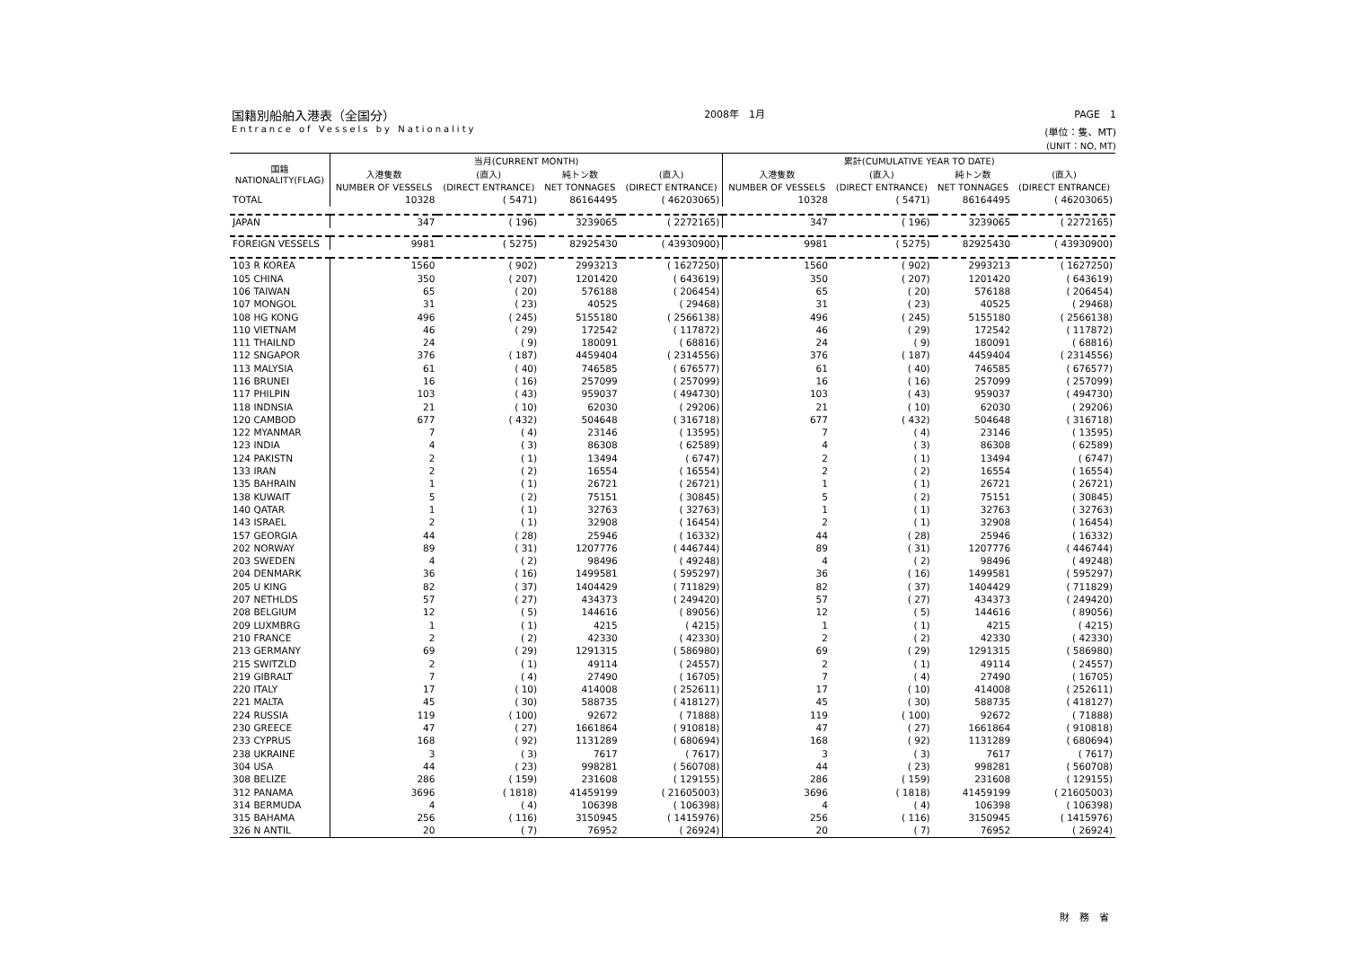国籍別船舶入港表（全国分） 2008年　1月 PAGE　1
Entrance of Vessels by Nationality (単位：隻、MT)
(UNIT：NO, MT)
| 国籍 NATIONALITY(FLAG) | 当月(CURRENT MONTH) | | | | 累計(CUMULATIVE YEAR TO DATE) | | | |
| --- | --- | --- | --- | --- | --- | --- | --- | --- |
| | 入港隻数 | (直入) | 純トン数 | (直入) | 入港隻数 | (直入) | 純トン数 | (直入) |
| | NUMBER OF VESSELS | (DIRECT ENTRANCE) | NET TONNAGES | (DIRECT ENTRANCE) | NUMBER OF VESSELS | (DIRECT ENTRANCE) | NET TONNAGES | (DIRECT ENTRANCE) |
| TOTAL | 10328 | ( 5471) | 86164495 | ( 46203065) | 10328 | ( 5471) | 86164495 | ( 46203065) |
| JAPAN | 347 | ( 196) | 3239065 | ( 2272165) | 347 | ( 196) | 3239065 | ( 2272165) |
| FOREIGN VESSELS | 9981 | ( 5275) | 82925430 | ( 43930900) | 9981 | ( 5275) | 82925430 | ( 43930900) |
| 103 R KOREA | 1560 | ( 902) | 2993213 | ( 1627250) | 1560 | ( 902) | 2993213 | ( 1627250) |
| 105 CHINA | 350 | ( 207) | 1201420 | ( 643619) | 350 | ( 207) | 1201420 | ( 643619) |
| 106 TAIWAN | 65 | ( 20) | 576188 | ( 206454) | 65 | ( 20) | 576188 | ( 206454) |
| 107 MONGOL | 31 | ( 23) | 40525 | ( 29468) | 31 | ( 23) | 40525 | ( 29468) |
| 108 HG KONG | 496 | ( 245) | 5155180 | ( 2566138) | 496 | ( 245) | 5155180 | ( 2566138) |
| 110 VIETNAM | 46 | ( 29) | 172542 | ( 117872) | 46 | ( 29) | 172542 | ( 117872) |
| 111 THAILND | 24 | ( 9) | 180091 | ( 68816) | 24 | ( 9) | 180091 | ( 68816) |
| 112 SNGAPOR | 376 | ( 187) | 4459404 | ( 2314556) | 376 | ( 187) | 4459404 | ( 2314556) |
| 113 MALYSIA | 61 | ( 40) | 746585 | ( 676577) | 61 | ( 40) | 746585 | ( 676577) |
| 116 BRUNEI | 16 | ( 16) | 257099 | ( 257099) | 16 | ( 16) | 257099 | ( 257099) |
| 117 PHILPIN | 103 | ( 43) | 959037 | ( 494730) | 103 | ( 43) | 959037 | ( 494730) |
| 118 INDNSIA | 21 | ( 10) | 62030 | ( 29206) | 21 | ( 10) | 62030 | ( 29206) |
| 120 CAMBOD | 677 | ( 432) | 504648 | ( 316718) | 677 | ( 432) | 504648 | ( 316718) |
| 122 MYANMAR | 7 | ( 4) | 23146 | ( 13595) | 7 | ( 4) | 23146 | ( 13595) |
| 123 INDIA | 4 | ( 3) | 86308 | ( 62589) | 4 | ( 3) | 86308 | ( 62589) |
| 124 PAKISTN | 2 | ( 1) | 13494 | ( 6747) | 2 | ( 1) | 13494 | ( 6747) |
| 133 IRAN | 2 | ( 2) | 16554 | ( 16554) | 2 | ( 2) | 16554 | ( 16554) |
| 135 BAHRAIN | 1 | ( 1) | 26721 | ( 26721) | 1 | ( 1) | 26721 | ( 26721) |
| 138 KUWAIT | 5 | ( 2) | 75151 | ( 30845) | 5 | ( 2) | 75151 | ( 30845) |
| 140 QATAR | 1 | ( 1) | 32763 | ( 32763) | 1 | ( 1) | 32763 | ( 32763) |
| 143 ISRAEL | 2 | ( 1) | 32908 | ( 16454) | 2 | ( 1) | 32908 | ( 16454) |
| 157 GEORGIA | 44 | ( 28) | 25946 | ( 16332) | 44 | ( 28) | 25946 | ( 16332) |
| 202 NORWAY | 89 | ( 31) | 1207776 | ( 446744) | 89 | ( 31) | 1207776 | ( 446744) |
| 203 SWEDEN | 4 | ( 2) | 98496 | ( 49248) | 4 | ( 2) | 98496 | ( 49248) |
| 204 DENMARK | 36 | ( 16) | 1499581 | ( 595297) | 36 | ( 16) | 1499581 | ( 595297) |
| 205 U KING | 82 | ( 37) | 1404429 | ( 711829) | 82 | ( 37) | 1404429 | ( 711829) |
| 207 NETHLDS | 57 | ( 27) | 434373 | ( 249420) | 57 | ( 27) | 434373 | ( 249420) |
| 208 BELGIUM | 12 | ( 5) | 144616 | ( 89056) | 12 | ( 5) | 144616 | ( 89056) |
| 209 LUXMBRG | 1 | ( 1) | 4215 | ( 4215) | 1 | ( 1) | 4215 | ( 4215) |
| 210 FRANCE | 2 | ( 2) | 42330 | ( 42330) | 2 | ( 2) | 42330 | ( 42330) |
| 213 GERMANY | 69 | ( 29) | 1291315 | ( 586980) | 69 | ( 29) | 1291315 | ( 586980) |
| 215 SWITZLD | 2 | ( 1) | 49114 | ( 24557) | 2 | ( 1) | 49114 | ( 24557) |
| 219 GIBRALT | 7 | ( 4) | 27490 | ( 16705) | 7 | ( 4) | 27490 | ( 16705) |
| 220 ITALY | 17 | ( 10) | 414008 | ( 252611) | 17 | ( 10) | 414008 | ( 252611) |
| 221 MALTA | 45 | ( 30) | 588735 | ( 418127) | 45 | ( 30) | 588735 | ( 418127) |
| 224 RUSSIA | 119 | ( 100) | 92672 | ( 71888) | 119 | ( 100) | 92672 | ( 71888) |
| 230 GREECE | 47 | ( 27) | 1661864 | ( 910818) | 47 | ( 27) | 1661864 | ( 910818) |
| 233 CYPRUS | 168 | ( 92) | 1131289 | ( 680694) | 168 | ( 92) | 1131289 | ( 680694) |
| 238 UKRAINE | 3 | ( 3) | 7617 | ( 7617) | 3 | ( 3) | 7617 | ( 7617) |
| 304 USA | 44 | ( 23) | 998281 | ( 560708) | 44 | ( 23) | 998281 | ( 560708) |
| 308 BELIZE | 286 | ( 159) | 231608 | ( 129155) | 286 | ( 159) | 231608 | ( 129155) |
| 312 PANAMA | 3696 | ( 1818) | 41459199 | ( 21605003) | 3696 | ( 1818) | 41459199 | ( 21605003) |
| 314 BERMUDA | 4 | ( 4) | 106398 | ( 106398) | 4 | ( 4) | 106398 | ( 106398) |
| 315 BAHAMA | 256 | ( 116) | 3150945 | ( 1415976) | 256 | ( 116) | 3150945 | ( 1415976) |
| 326 N ANTIL | 20 | ( 7) | 76952 | ( 26924) | 20 | ( 7) | 76952 | ( 26924) |
財　務　省